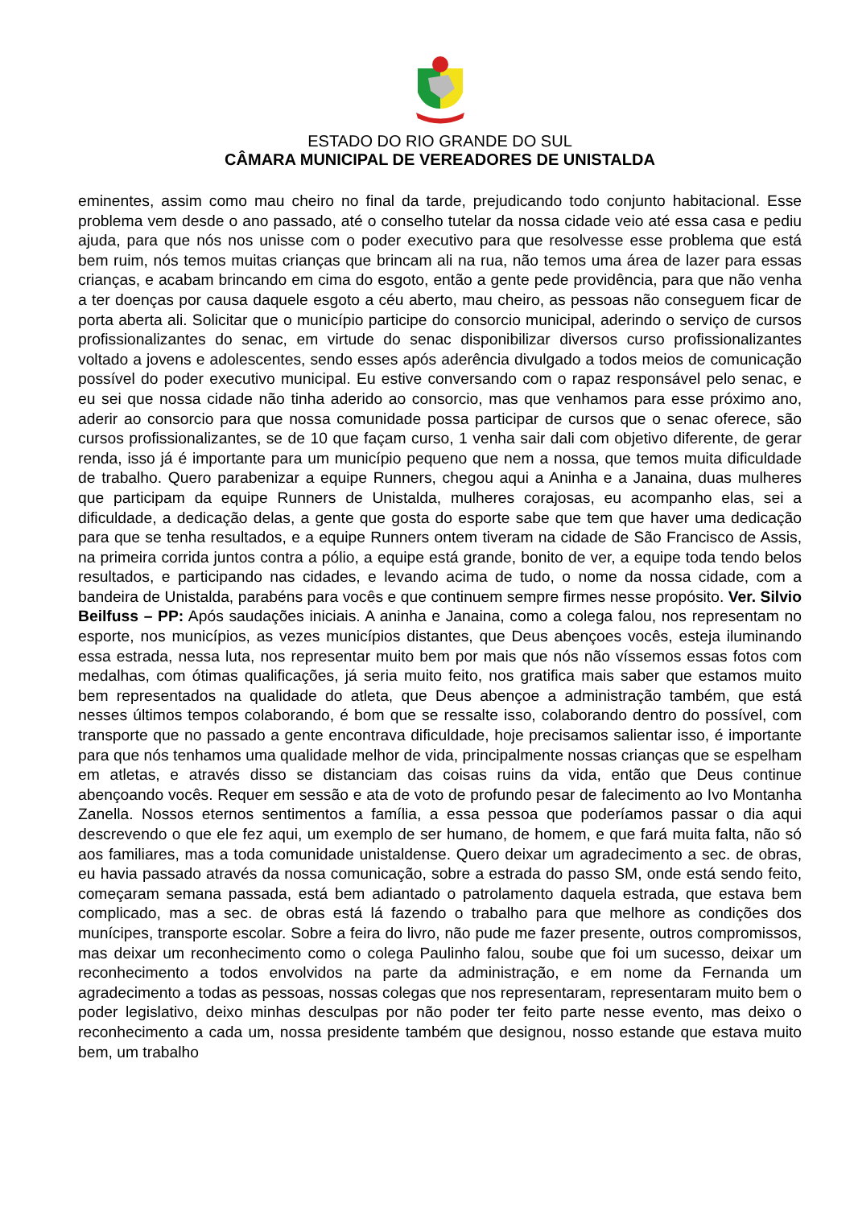ESTADO DO RIO GRANDE DO SUL
CÂMARA MUNICIPAL DE VEREADORES DE UNISTALDA
eminentes, assim como mau cheiro no final da tarde, prejudicando todo conjunto habitacional. Esse problema vem desde o ano passado, até o conselho tutelar da nossa cidade veio até essa casa e pediu ajuda, para que nós nos unisse com o poder executivo para que resolvesse esse problema que está bem ruim, nós temos muitas crianças que brincam ali na rua, não temos uma área de lazer para essas crianças, e acabam brincando em cima do esgoto, então a gente pede providência, para que não venha a ter doenças por causa daquele esgoto a céu aberto, mau cheiro, as pessoas não conseguem ficar de porta aberta ali. Solicitar que o município participe do consorcio municipal, aderindo o serviço de cursos profissionalizantes do senac, em virtude do senac disponibilizar diversos curso profissionalizantes voltado a jovens e adolescentes, sendo esses após aderência divulgado a todos meios de comunicação possível do poder executivo municipal. Eu estive conversando com o rapaz responsável pelo senac, e eu sei que nossa cidade não tinha aderido ao consorcio, mas que venhamos para esse próximo ano, aderir ao consorcio para que nossa comunidade possa participar de cursos que o senac oferece, são cursos profissionalizantes, se de 10 que façam curso, 1 venha sair dali com objetivo diferente, de gerar renda, isso já é importante para um município pequeno que nem a nossa, que temos muita dificuldade de trabalho. Quero parabenizar a equipe Runners, chegou aqui a Aninha e a Janaina, duas mulheres que participam da equipe Runners de Unistalda, mulheres corajosas, eu acompanho elas, sei a dificuldade, a dedicação delas, a gente que gosta do esporte sabe que tem que haver uma dedicação para que se tenha resultados, e a equipe Runners ontem tiveram na cidade de São Francisco de Assis, na primeira corrida juntos contra a pólio, a equipe está grande, bonito de ver, a equipe toda tendo belos resultados, e participando nas cidades, e levando acima de tudo, o nome da nossa cidade, com a bandeira de Unistalda, parabéns para vocês e que continuem sempre firmes nesse propósito. Ver. Silvio Beilfuss – PP: Após saudações iniciais. A aninha e Janaina, como a colega falou, nos representam no esporte, nos municípios, as vezes municípios distantes, que Deus abençoes vocês, esteja iluminando essa estrada, nessa luta, nos representar muito bem por mais que nós não víssemos essas fotos com medalhas, com ótimas qualificações, já seria muito feito, nos gratifica mais saber que estamos muito bem representados na qualidade do atleta, que Deus abençoe a administração também, que está nesses últimos tempos colaborando, é bom que se ressalte isso, colaborando dentro do possível, com transporte que no passado a gente encontrava dificuldade, hoje precisamos salientar isso, é importante para que nós tenhamos uma qualidade melhor de vida, principalmente nossas crianças que se espelham em atletas, e através disso se distanciam das coisas ruins da vida, então que Deus continue abençoando vocês. Requer em sessão e ata de voto de profundo pesar de falecimento ao Ivo Montanha Zanella. Nossos eternos sentimentos a família, a essa pessoa que poderíamos passar o dia aqui descrevendo o que ele fez aqui, um exemplo de ser humano, de homem, e que fará muita falta, não só aos familiares, mas a toda comunidade unistaldense. Quero deixar um agradecimento a sec. de obras, eu havia passado através da nossa comunicação, sobre a estrada do passo SM, onde está sendo feito, começaram semana passada, está bem adiantado o patrolamento daquela estrada, que estava bem complicado, mas a sec. de obras está lá fazendo o trabalho para que melhore as condições dos munícipes, transporte escolar. Sobre a feira do livro, não pude me fazer presente, outros compromissos, mas deixar um reconhecimento como o colega Paulinho falou, soube que foi um sucesso, deixar um reconhecimento a todos envolvidos na parte da administração, e em nome da Fernanda um agradecimento a todas as pessoas, nossas colegas que nos representaram, representaram muito bem o poder legislativo, deixo minhas desculpas por não poder ter feito parte nesse evento, mas deixo o reconhecimento a cada um, nossa presidente também que designou, nosso estande que estava muito bem, um trabalho